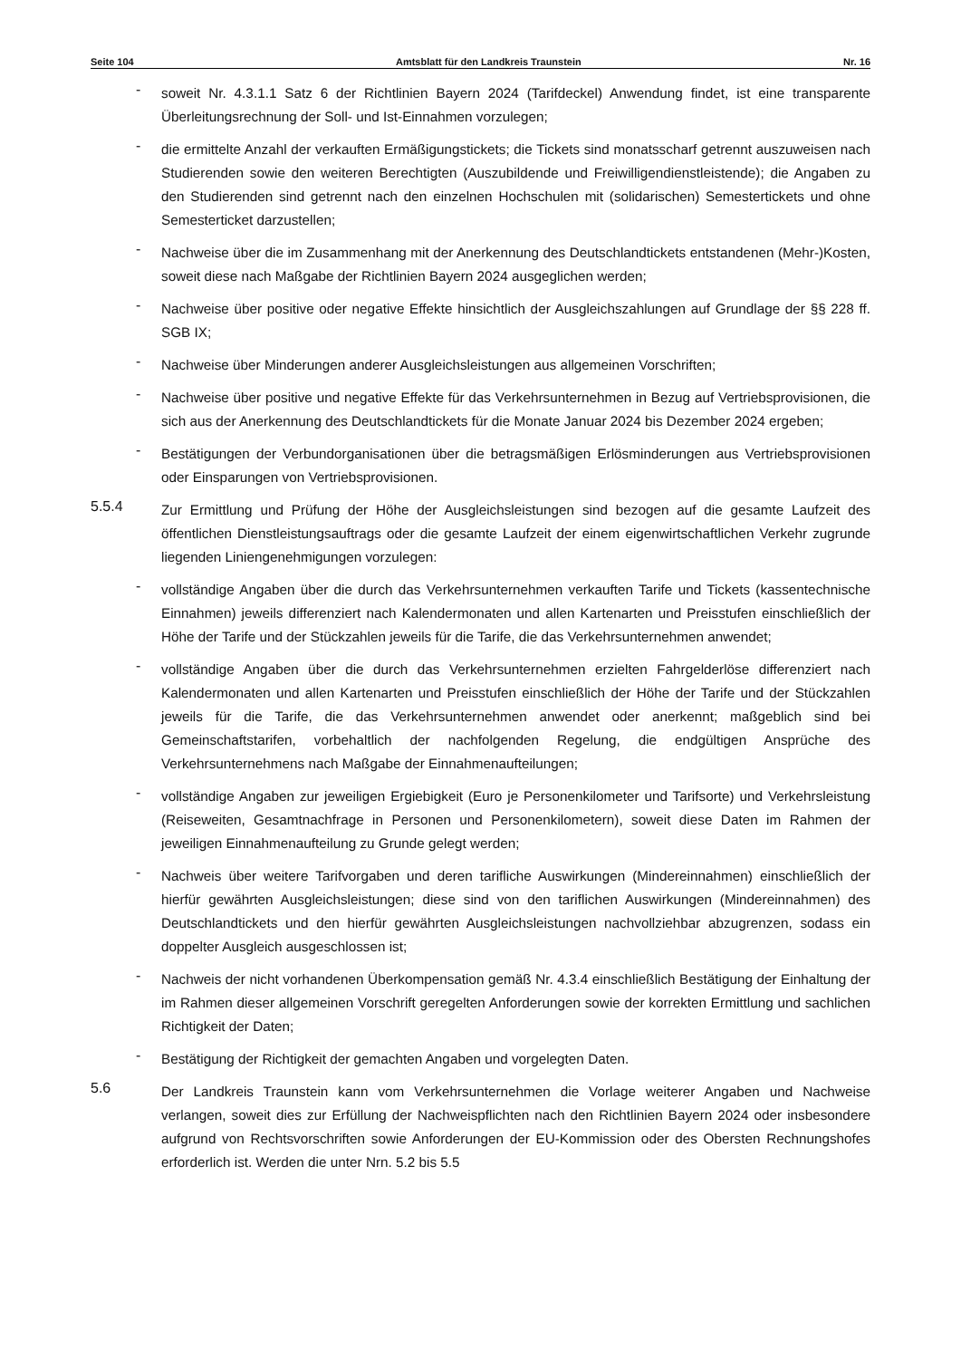Seite 104 Amtsblatt für den Landkreis Traunstein Nr. 16
-
soweit Nr. 4.3.1.1 Satz 6 der Richtlinien Bayern 2024 (Tarifdeckel) Anwendung findet, ist eine transparente Überleitungsrechnung der Soll- und Ist-Einnahmen vorzulegen;
-
die ermittelte Anzahl der verkauften Ermäßigungstickets; die Tickets sind monatsscharf getrennt auszuweisen nach Studierenden sowie den weiteren Berechtigten (Auszubildende und Freiwilligendienstleistende); die Angaben zu den Studierenden sind getrennt nach den einzelnen Hochschulen mit (solidarischen) Semestertickets und ohne Semesterticket darzustellen;
-
Nachweise über die im Zusammenhang mit der Anerkennung des Deutschlandtickets entstandenen (Mehr-)Kosten, soweit diese nach Maßgabe der Richtlinien Bayern 2024 ausgeglichen werden;
-
Nachweise über positive oder negative Effekte hinsichtlich der Ausgleichszahlungen auf Grundlage der §§ 228 ff. SGB IX;
-
Nachweise über Minderungen anderer Ausgleichsleistungen aus allgemeinen Vorschriften;
-
Nachweise über positive und negative Effekte für das Verkehrsunternehmen in Bezug auf Vertriebsprovisionen, die sich aus der Anerkennung des Deutschlandtickets für die Monate Januar 2024 bis Dezember 2024 ergeben;
-
Bestätigungen der Verbundorganisationen über die betragsmäßigen Erlösminderungen aus Vertriebsprovisionen oder Einsparungen von Vertriebsprovisionen.
5.5.4
Zur Ermittlung und Prüfung der Höhe der Ausgleichsleistungen sind bezogen auf die gesamte Laufzeit des öffentlichen Dienstleistungsauftrags oder die gesamte Laufzeit der einem eigenwirtschaftlichen Verkehr zugrunde liegenden Liniengenehmigungen vorzulegen:
-
vollständige Angaben über die durch das Verkehrsunternehmen verkauften Tarife und Tickets (kassentechnische Einnahmen) jeweils differenziert nach Kalendermonaten und allen Kartenarten und Preisstufen einschließlich der Höhe der Tarife und der Stückzahlen jeweils für die Tarife, die das Verkehrsunternehmen anwendet;
-
vollständige Angaben über die durch das Verkehrsunternehmen erzielten Fahrgelderlöse differenziert nach Kalendermonaten und allen Kartenarten und Preisstufen einschließlich der Höhe der Tarife und der Stückzahlen jeweils für die Tarife, die das Verkehrsunternehmen anwendet oder anerkennt; maßgeblich sind bei Gemeinschaftstarifen, vorbehaltlich der nachfolgenden Regelung, die endgültigen Ansprüche des Verkehrsunternehmens nach Maßgabe der Einnahmenaufteilungen;
-
vollständige Angaben zur jeweiligen Ergiebigkeit (Euro je Personenkilometer und Tarifsorte) und Verkehrsleistung (Reiseweiten, Gesamtnachfrage in Personen und Personenkilometern), soweit diese Daten im Rahmen der jeweiligen Einnahmenaufteilung zu Grunde gelegt werden;
-
Nachweis über weitere Tarifvorgaben und deren tarifliche Auswirkungen (Mindereinnahmen) einschließlich der hierfür gewährten Ausgleichsleistungen; diese sind von den tariflichen Auswirkungen (Mindereinnahmen) des Deutschlandtickets und den hierfür gewährten Ausgleichsleistungen nachvollziehbar abzugrenzen, sodass ein doppelter Ausgleich ausgeschlossen ist;
-
Nachweis der nicht vorhandenen Überkompensation gemäß Nr. 4.3.4 einschließlich Bestätigung der Einhaltung der im Rahmen dieser allgemeinen Vorschrift geregelten Anforderungen sowie der korrekten Ermittlung und sachlichen Richtigkeit der Daten;
-
Bestätigung der Richtigkeit der gemachten Angaben und vorgelegten Daten.
5.6
Der Landkreis Traunstein kann vom Verkehrsunternehmen die Vorlage weiterer Angaben und Nachweise verlangen, soweit dies zur Erfüllung der Nachweispflichten nach den Richtlinien Bayern 2024 oder insbesondere aufgrund von Rechtsvorschriften sowie Anforderungen der EU-Kommission oder des Obersten Rechnungshofes erforderlich ist. Werden die unter Nrn. 5.2 bis 5.5